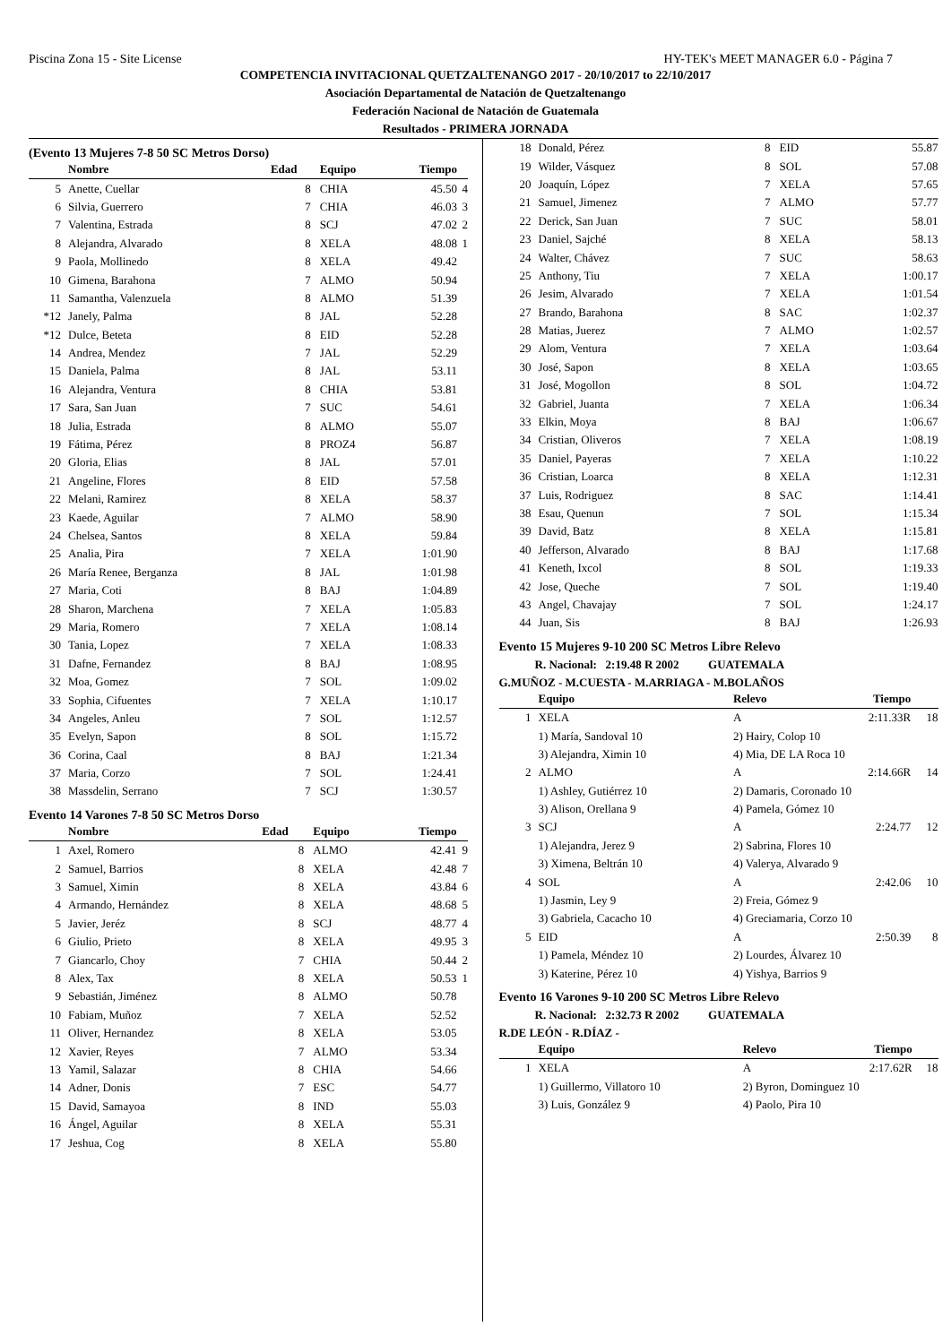Piscina Zona 15 - Site License HY-TEK's MEET MANAGER 6.0 - Página 7
COMPETENCIA INVITACIONAL QUETZALTENANGO 2017 - 20/10/2017 to 22/10/2017
Asociación Departamental de Natación de Quetzaltenango
Federación Nacional de Natación de Guatemala
Resultados - PRIMERA JORNADA
(Evento 13 Mujeres 7-8 50 SC Metros Dorso)
| | Nombre | Edad | Equipo | Tiempo | |
| --- | --- | --- | --- | --- | --- |
| 5 | Anette, Cuellar | 8 | CHIA | 45.50 | 4 |
| 6 | Silvia, Guerrero | 7 | CHIA | 46.03 | 3 |
| 7 | Valentina, Estrada | 8 | SCJ | 47.02 | 2 |
| 8 | Alejandra, Alvarado | 8 | XELA | 48.08 | 1 |
| 9 | Paola, Mollinedo | 8 | XELA | 49.42 | |
| 10 | Gimena, Barahona | 7 | ALMO | 50.94 | |
| 11 | Samantha, Valenzuela | 8 | ALMO | 51.39 | |
| *12 | Janely, Palma | 8 | JAL | 52.28 | |
| *12 | Dulce, Beteta | 8 | EID | 52.28 | |
| 14 | Andrea, Mendez | 7 | JAL | 52.29 | |
| 15 | Daniela, Palma | 8 | JAL | 53.11 | |
| 16 | Alejandra, Ventura | 8 | CHIA | 53.81 | |
| 17 | Sara, San Juan | 7 | SUC | 54.61 | |
| 18 | Julia, Estrada | 8 | ALMO | 55.07 | |
| 19 | Fátima, Pérez | 8 | PROZ4 | 56.87 | |
| 20 | Gloria, Elias | 8 | JAL | 57.01 | |
| 21 | Angeline, Flores | 8 | EID | 57.58 | |
| 22 | Melani, Ramirez | 8 | XELA | 58.37 | |
| 23 | Kaede, Aguilar | 7 | ALMO | 58.90 | |
| 24 | Chelsea, Santos | 8 | XELA | 59.84 | |
| 25 | Analia, Pira | 7 | XELA | 1:01.90 | |
| 26 | María Renee, Berganza | 8 | JAL | 1:01.98 | |
| 27 | Maria, Coti | 8 | BAJ | 1:04.89 | |
| 28 | Sharon, Marchena | 7 | XELA | 1:05.83 | |
| 29 | Maria, Romero | 7 | XELA | 1:08.14 | |
| 30 | Tania, Lopez | 7 | XELA | 1:08.33 | |
| 31 | Dafne, Fernandez | 8 | BAJ | 1:08.95 | |
| 32 | Moa, Gomez | 7 | SOL | 1:09.02 | |
| 33 | Sophia, Cifuentes | 7 | XELA | 1:10.17 | |
| 34 | Angeles, Anleu | 7 | SOL | 1:12.57 | |
| 35 | Evelyn, Sapon | 8 | SOL | 1:15.72 | |
| 36 | Corina, Caal | 8 | BAJ | 1:21.34 | |
| 37 | Maria, Corzo | 7 | SOL | 1:24.41 | |
| 38 | Massdelin, Serrano | 7 | SCJ | 1:30.57 | |
Evento 14 Varones 7-8 50 SC Metros Dorso
| | Nombre | Edad | Equipo | Tiempo | |
| --- | --- | --- | --- | --- | --- |
| 1 | Axel, Romero | 8 | ALMO | 42.41 | 9 |
| 2 | Samuel, Barrios | 8 | XELA | 42.48 | 7 |
| 3 | Samuel, Ximin | 8 | XELA | 43.84 | 6 |
| 4 | Armando, Hernández | 8 | XELA | 48.68 | 5 |
| 5 | Javier, Jeréz | 8 | SCJ | 48.77 | 4 |
| 6 | Giulio, Prieto | 8 | XELA | 49.95 | 3 |
| 7 | Giancarlo, Choy | 7 | CHIA | 50.44 | 2 |
| 8 | Alex, Tax | 8 | XELA | 50.53 | 1 |
| 9 | Sebastián, Jiménez | 8 | ALMO | 50.78 | |
| 10 | Fabiam, Muñoz | 7 | XELA | 52.52 | |
| 11 | Oliver, Hernandez | 8 | XELA | 53.05 | |
| 12 | Xavier, Reyes | 7 | ALMO | 53.34 | |
| 13 | Yamil, Salazar | 8 | CHIA | 54.66 | |
| 14 | Adner, Donis | 7 | ESC | 54.77 | |
| 15 | David, Samayoa | 8 | IND | 55.03 | |
| 16 | Ángel, Aguilar | 8 | XELA | 55.31 | |
| 17 | Jeshua, Cog | 8 | XELA | 55.80 | |
| 18 | Donald, Pérez | 8 | EID | 55.87 | |
| 19 | Wilder, Vásquez | 8 | SOL | 57.08 | |
| 20 | Joaquín, López | 7 | XELA | 57.65 | |
| 21 | Samuel, Jimenez | 7 | ALMO | 57.77 | |
| 22 | Derick, San Juan | 7 | SUC | 58.01 | |
| 23 | Daniel, Sajché | 8 | XELA | 58.13 | |
| 24 | Walter, Chávez | 7 | SUC | 58.63 | |
| 25 | Anthony, Tiu | 7 | XELA | 1:00.17 | |
| 26 | Jesim, Alvarado | 7 | XELA | 1:01.54 | |
| 27 | Brando, Barahona | 8 | SAC | 1:02.37 | |
| 28 | Matias, Juerez | 7 | ALMO | 1:02.57 | |
| 29 | Alom, Ventura | 7 | XELA | 1:03.64 | |
| 30 | José, Sapon | 8 | XELA | 1:03.65 | |
| 31 | José, Mogollon | 8 | SOL | 1:04.72 | |
| 32 | Gabriel, Juanta | 7 | XELA | 1:06.34 | |
| 33 | Elkin, Moya | 8 | BAJ | 1:06.67 | |
| 34 | Cristian, Oliveros | 7 | XELA | 1:08.19 | |
| 35 | Daniel, Payeras | 7 | XELA | 1:10.22 | |
| 36 | Cristian, Loarca | 8 | XELA | 1:12.31 | |
| 37 | Luis, Rodriguez | 8 | SAC | 1:14.41 | |
| 38 | Esau, Quenun | 7 | SOL | 1:15.34 | |
| 39 | David, Batz | 8 | XELA | 1:15.81 | |
| 40 | Jefferson, Alvarado | 8 | BAJ | 1:17.68 | |
| 41 | Keneth, Ixcol | 8 | SOL | 1:19.33 | |
| 42 | Jose, Queche | 7 | SOL | 1:19.40 | |
| 43 | Angel, Chavajay | 7 | SOL | 1:24.17 | |
| 44 | Juan, Sis | 8 | BAJ | 1:26.93 | |
Evento 15 Mujeres 9-10 200 SC Metros Libre Relevo
R. Nacional: 2:19.48 R 2002 GUATEMALA
G.MUÑOZ - M.CUESTA - M.ARRIAGA - M.BOLAÑOS
| | Equipo | Relevo | Tiempo | |
| --- | --- | --- | --- | --- |
| 1 | XELA | A | 2:11.33R | 18 |
| | 1) María, Sandoval 10 | 2) Hairy, Colop 10 | | |
| | 3) Alejandra, Ximin 10 | 4) Mia, DE LA Roca 10 | | |
| 2 | ALMO | A | 2:14.66R | 14 |
| | 1) Ashley, Gutiérrez 10 | 2) Damaris, Coronado 10 | | |
| | 3) Alison, Orellana 9 | 4) Pamela, Gómez 10 | | |
| 3 | SCJ | A | 2:24.77 | 12 |
| | 1) Alejandra, Jerez 9 | 2) Sabrina, Flores 10 | | |
| | 3) Ximena, Beltrán 10 | 4) Valerya, Alvarado 9 | | |
| 4 | SOL | A | 2:42.06 | 10 |
| | 1) Jasmin, Ley 9 | 2) Freia, Gómez 9 | | |
| | 3) Gabriela, Cacacho 10 | 4) Greciamaria, Corzo 10 | | |
| 5 | EID | A | 2:50.39 | 8 |
| | 1) Pamela, Méndez 10 | 2) Lourdes, Álvarez 10 | | |
| | 3) Katerine, Pérez 10 | 4) Yishya, Barrios 9 | | |
Evento 16 Varones 9-10 200 SC Metros Libre Relevo
R. Nacional: 2:32.73 R 2002 GUATEMALA
R.DE LEÓN - R.DÍAZ -
| | Equipo | Relevo | Tiempo | |
| --- | --- | --- | --- | --- |
| 1 | XELA | A | 2:17.62R | 18 |
| | 1) Guillermo, Villatoro 10 | 2) Byron, Dominguez 10 | | |
| | 3) Luis, González 9 | 4) Paolo, Pira 10 | | |